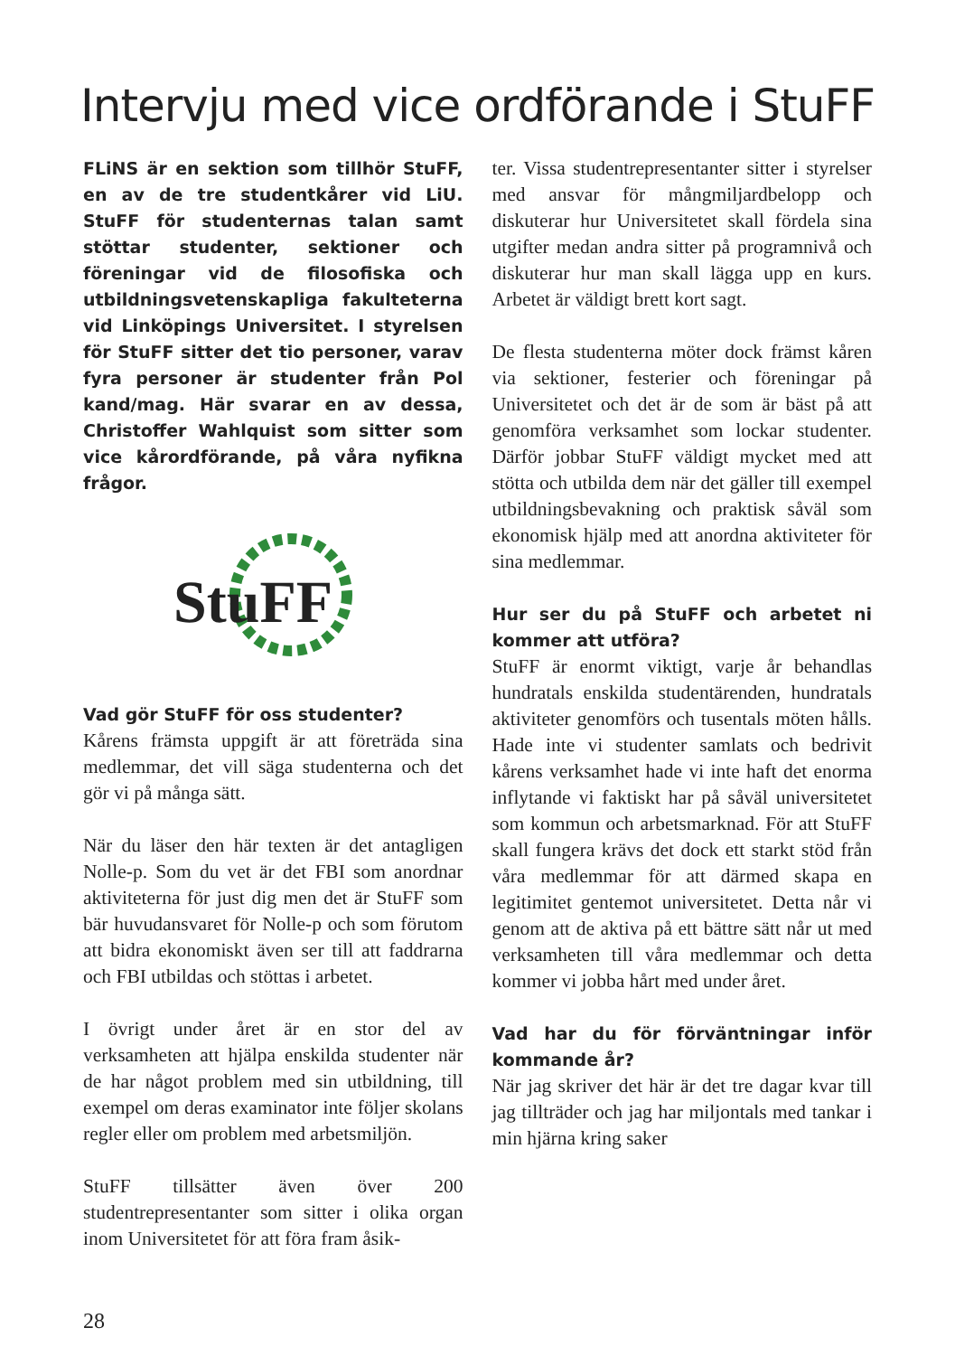Intervju med vice ordförande i StuFF
FLiNS är en sektion som tillhör StuFF, en av de tre studentkårer vid LiU. StuFF för studenternas talan samt stöttar studenter, sektioner och föreningar vid de filosofiska och utbildningsvetenskapliga fakulteterna vid Linköpings Universitet. I styrelsen för StuFF sitter det tio personer, varav fyra personer är studenter från Pol kand/mag. Här svarar en av dessa, Christoffer Wahlquist som sitter som vice kårordförande, på våra nyfikna frågor.
StuFF
Vad gör StuFF för oss studenter?
Kårens främsta uppgift är att företräda sina medlemmar, det vill säga studenterna och det gör vi på många sätt.
När du läser den här texten är det antagligen Nolle-p. Som du vet är det FBI som anordnar aktiviteterna för just dig men det är StuFF som bär huvudansvaret för Nolle-p och som förutom att bidra ekonomiskt även ser till att faddrarna och FBI utbildas och stöttas i arbetet.
I övrigt under året är en stor del av verksamheten att hjälpa enskilda studenter när de har något problem med sin utbildning, till exempel om deras examinator inte följer skolans regler eller om problem med arbetsmiljön.
StuFF tillsätter även över 200 studentrepresentanter som sitter i olika organ inom Universitetet för att föra fram åsik-
ter. Vissa studentrepresentanter sitter i styrelser med ansvar för mångmiljardbelopp och diskuterar hur Universitetet skall fördela sina utgifter medan andra sitter på programnivå och diskuterar hur man skall lägga upp en kurs. Arbetet är väldigt brett kort sagt.
De flesta studenterna möter dock främst kåren via sektioner, festerier och föreningar på Universitetet och det är de som är bäst på att genomföra verksamhet som lockar studenter. Därför jobbar StuFF väldigt mycket med att stötta och utbilda dem när det gäller till exempel utbildningsbevakning och praktisk såväl som ekonomisk hjälp med att anordna aktiviteter för sina medlemmar.
Hur ser du på StuFF och arbetet ni kommer att utföra?
StuFF är enormt viktigt, varje år behandlas hundratals enskilda studentärenden, hundratals aktiviteter genomförs och tusentals möten hålls. Hade inte vi studenter samlats och bedrivit kårens verksamhet hade vi inte haft det enorma inflytande vi faktiskt har på såväl universitetet som kommun och arbetsmarknad. För att StuFF skall fungera krävs det dock ett starkt stöd från våra medlemmar för att därmed skapa en legitimitet gentemot universitetet. Detta når vi genom att de aktiva på ett bättre sätt når ut med verksamheten till våra medlemmar och detta kommer vi jobba hårt med under året.
Vad har du för förväntningar inför kommande år?
När jag skriver det här är det tre dagar kvar till jag tillträder och jag har miljontals med tankar i min hjärna kring saker
28